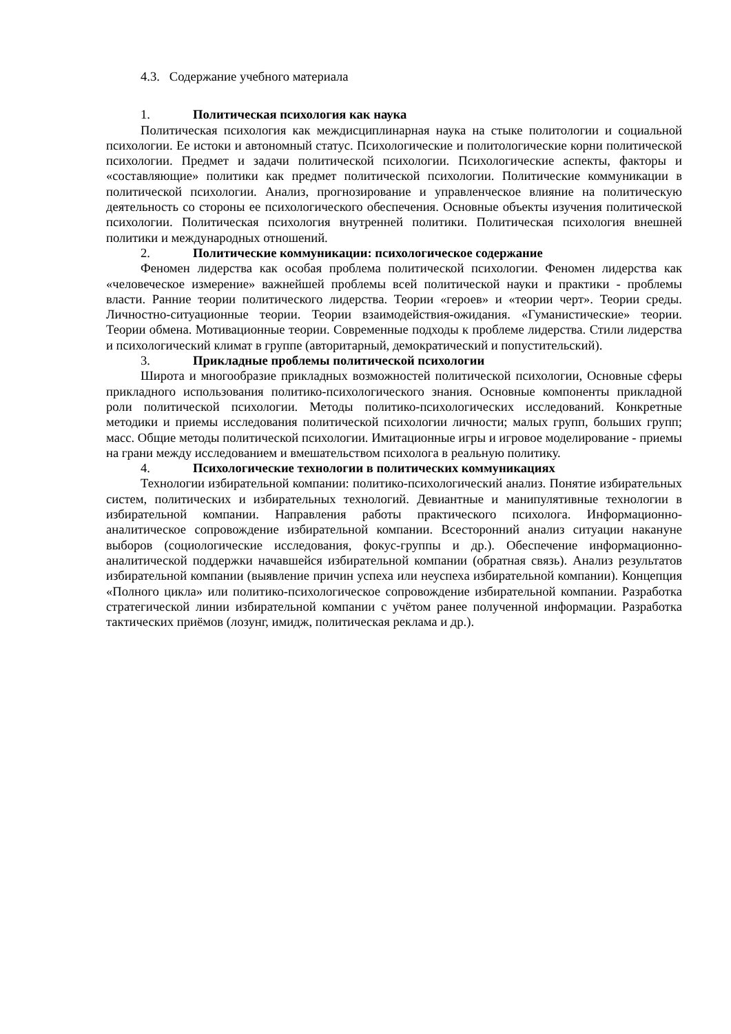4.3. Содержание учебного материала
1. Политическая психология как наука
Политическая психология как междисциплинарная наука на стыке политологии и социальной психологии. Ее истоки и автономный статус. Психологические и политологические корни политической психологии. Предмет и задачи политической психологии. Психологические аспекты, факторы и «составляющие» политики как предмет политической психологии. Политические коммуникации в политической психологии. Анализ, прогнозирование и управленческое влияние на политическую деятельность со стороны ее психологического обеспечения. Основные объекты изучения политической психологии. Политическая психология внутренней политики. Политическая психология внешней политики и международных отношений.
2. Политические коммуникации: психологическое содержание
Феномен лидерства как особая проблема политической психологии. Феномен лидерства как «человеческое измерение» важнейшей проблемы всей политической науки и практики - проблемы власти. Ранние теории политического лидерства. Теории «героев» и «теории черт». Теории среды. Личностно-ситуационные теории. Теории взаимодействия-ожидания. «Гуманистические» теории. Теории обмена. Мотивационные теории. Современные подходы к проблеме лидерства. Стили лидерства и психологический климат в группе (авторитарный, демократический и попустительский).
3. Прикладные проблемы политической психологии
Широта и многообразие прикладных возможностей политической психологии, Основные сферы прикладного использования политико-психологического знания. Основные компоненты прикладной роли политической психологии. Методы политико-психологических исследований. Конкретные методики и приемы исследования политической психологии личности; малых групп, больших групп; масс. Общие методы политической психологии. Имитационные игры и игровое моделирование - приемы на грани между исследованием и вмешательством психолога в реальную политику.
4. Психологические технологии в политических коммуникациях
Технологии избирательной компании: политико-психологический анализ. Понятие избирательных систем, политических и избирательных технологий. Девиантные и манипулятивные технологии в избирательной компании. Направления работы практического психолога. Информационно-аналитическое сопровождение избирательной компании. Всесторонний анализ ситуации накануне выборов (социологические исследования, фокус-группы и др.). Обеспечение информационно-аналитической поддержки начавшейся избирательной компании (обратная связь). Анализ результатов избирательной компании (выявление причин успеха или неуспеха избирательной компании). Концепция «Полного цикла» или политико-психологическое сопровождение избирательной компании. Разработка стратегической линии избирательной компании с учётом ранее полученной информации. Разработка тактических приёмов (лозунг, имидж, политическая реклама и др.).